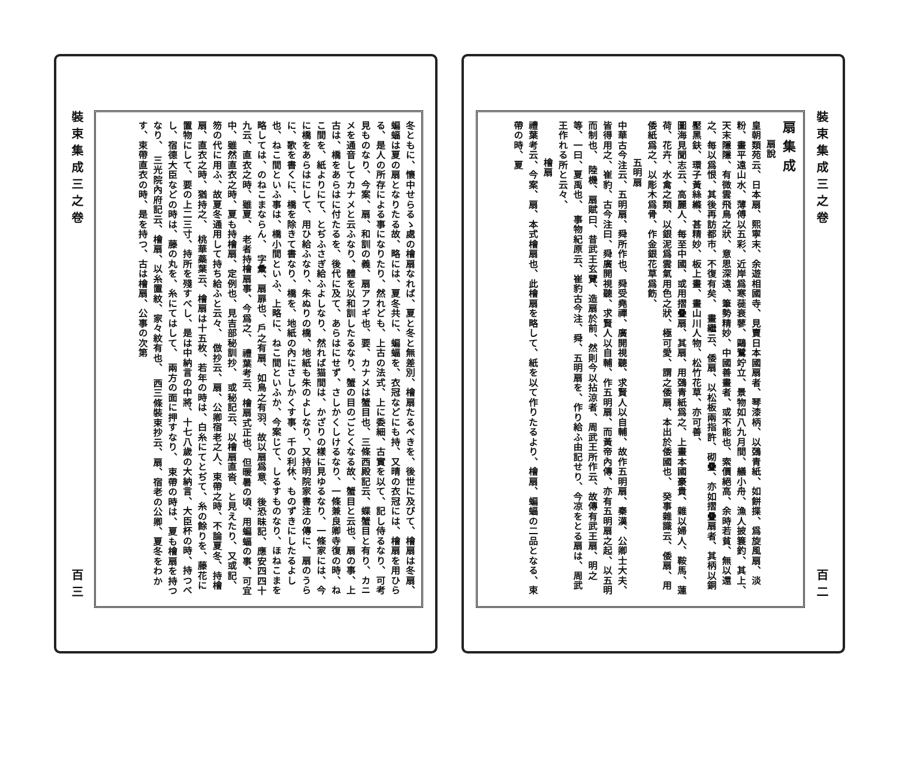裝束集成三之卷 百二
扇集成
扇說
皇朝類苑云、日本扇、熙寧末、余遊相國寺、見賣日本國扇者、琴漆柄、以鵶青紙、如餅揲、爲旋風扇、淡粉、畫平遠山水、薄傅以五彩、近岸爲寒蓰衰蓼、鷗鷺竚立、景物如八九月間、艤小舟、漁人披簑釣、其上、天末隱隱、有微雲飛鳥之狀、意思深遠、筆勢精妙、中國善畫者、或不能也、索價絕高、余時若貧、無以還之、每以爲恨、其後再訪都市、不復有矣、　畫繼云、倭扇、以松板兩指許、砌疊、亦如摺疊扇者、其柄以銅壓黑鈇、環子黃絲縧、甚精妙、板上畫、畫山川人物、松竹花草、亦可善、
圖海見聞志云、高麗人、每至中國、或用摺疊扇、其扇、用鵶青紙爲之、上畫本國豪貴、雜以婦人、鞍馬、蓮荷、花卉、水禽之類、以銀泥爲雲氣用色之狀、極可愛、謂之倭扇、本出於倭國也、　癸事雜識云、倭扇、用倭紙爲之、以彫木爲骨、作金銀花草爲飭、
五明扇
中華古今注云、五明扇、舜所作也、舜受堯禪、廣開視聽、求賢人以自輔、故作五明扇、秦漢、公卿士大夫、皆得用之、崔豹、古今注曰、舜廣開視聽、求賢人以自輔、作五明扇、而黃帝內傳、亦有五明扇之起、以五明而制也、　陸機、扇賦曰、昔武王玄覽、造扇於前、然則今以拈涼者、周武王所作云、故傳有武王扇、明之等、一曰、夏禹也、　事物紀原云、崔豹古今注、舜、五明扇を、作り給ふ由記せり、今凉をとる扇は、周武王作れる所と云々、
檜扇
禮葉考云、今案、扇、本式檜扇也、此檜扇を略して、紙を以て作りたるより、檜扇、蝙蝠の二品となる、束帶の時、夏
冬ともに、懷中せらるゝ處の檜扇なれば、夏と冬と無差別、檜扇たるべきを、後世に及びて、檜扇は冬扇、蝙蝠は夏の扇となりたる故、略には、夏冬共に、蝙蝠を、衣冠などにも持、又晴の衣冠には、檜扇を用ひらる、是人の所存による事になりたり、然れども、上古の法式、上に委細、古實を以て、記し侍るなり、可考見ものなり、今案、扇、和訓の義、扇アフギ也、要、カナメは蟹目也、三條西殿記云、蝶蟹目と有り、カニメを通音してカナメと云ふなり、體を以和訓したるなり、蟹の目のごとくなる故、蟹目と云也、扇の事、上古は、橋をあらはに付たるを、後代に及て、あらはにせず、さしかくしけるなり、一條兼良卿寺復の時、ねこ間を、紙よりにて、とぢふさぎ給ふよしなり、然れば猫間は、かざりの樣に見ゆるなり、一條家には、今に橋をあらはにして、用ひ給ふなり、朱ぬりの橋、地紙も朱のよしなり、又持明院家書注の傳に、扇のうらに、歌を書くに、橋を除きて書なり、橋を、地紙の內にさしかくす事、千の利休、ものずきにしたるよし也、ねこ間といふ事は、橋小間といふ、上略に、ねこ間といふか、今案じて、しるすものなり、ほねこまを略しては、のねこまならん、　字彙、扇扉也、戶之有扇、如鳥之有羽、故以扇爲意、　後恐昧記、應安四四十九云、直衣之時、雖夏、　老者持檜扇事、今爲之、　禮葉考云、檜扇式正也、但暖暑の頃、用蝙蝠の事、可宜中、雖然直衣之時、夏も持檜扇、定例也、見吉部秘訓抄、　或秘記云、以檜扇直沓、と見えたり、又或記、笏の代に用ふ、故夏冬通用して持ち給ふと云々、　倣抄云、扇、公卿宿老之人、束帶之時、不論夏冬、持檜扇、直衣之時、猶持之、　桃華蘂葉云、檜扇は十五枚、若年の時は、白糸にてとぢて、糸の餘りを、藤花に置物にして、要の上二三寸、持所を殘すべし、是は中納言の中將、十七八歲の大納言、大臣杯の時、持つべし、宿德大臣などの時は、藤の丸を、糸にてはして、　兩方の面に押すなり、　束帶の時は、夏も檜扇を持つなり、　三光院內府記云、檜扇、以糸置紋、家々紋有也、　西三條裝束抄云、扇、宿老の公卿、夏冬をわかす、束帶直衣の時、是を持つ、古は檜扇、公事の次第
裝束集成三之卷 百三